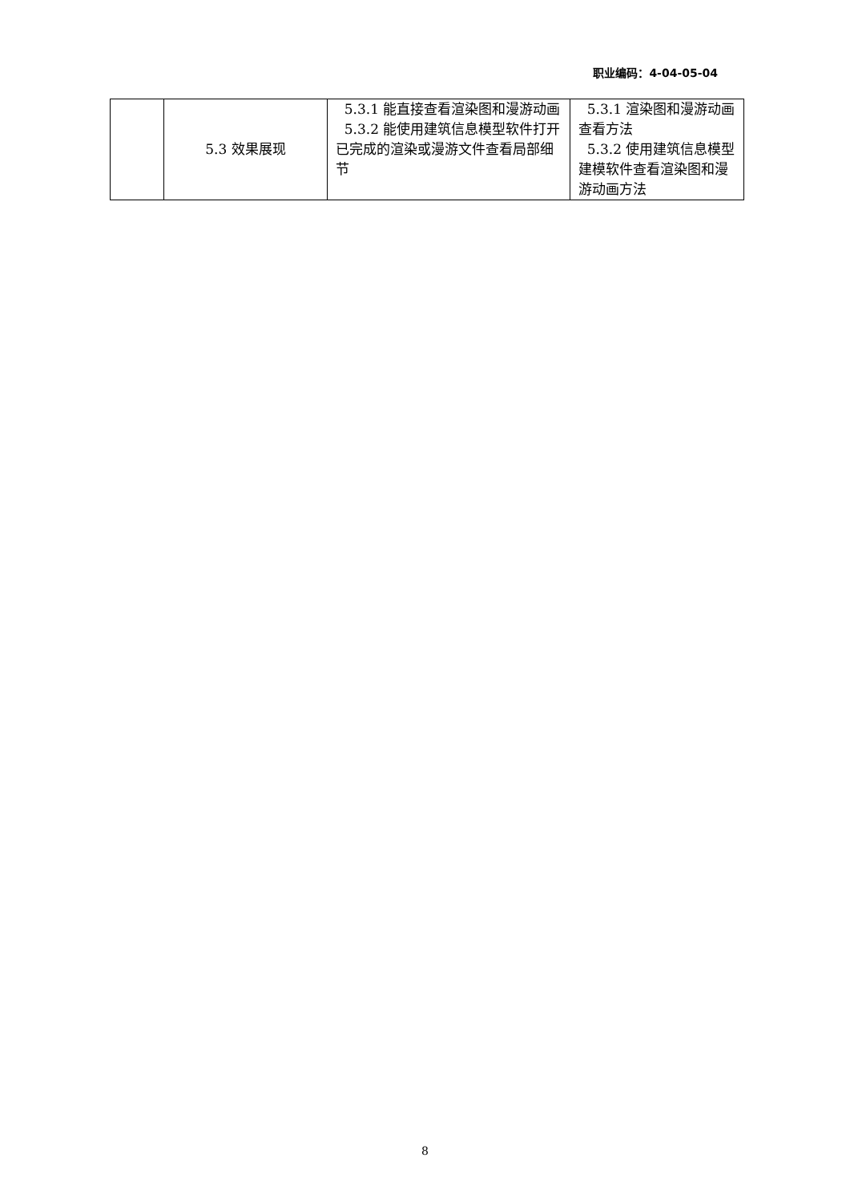职业编码：4-04-05-04
| | 5.3 效果展现 | 5.3.1 能直接查看渲染图和漫游动画 5.3.2 能使用建筑信息模型软件打开已完成的渲染或漫游文件查看局部细节 | 5.3.1 渲染图和漫游动画查看方法 5.3.2 使用建筑信息模型建模软件查看渲染图和漫游动画方法 |
8